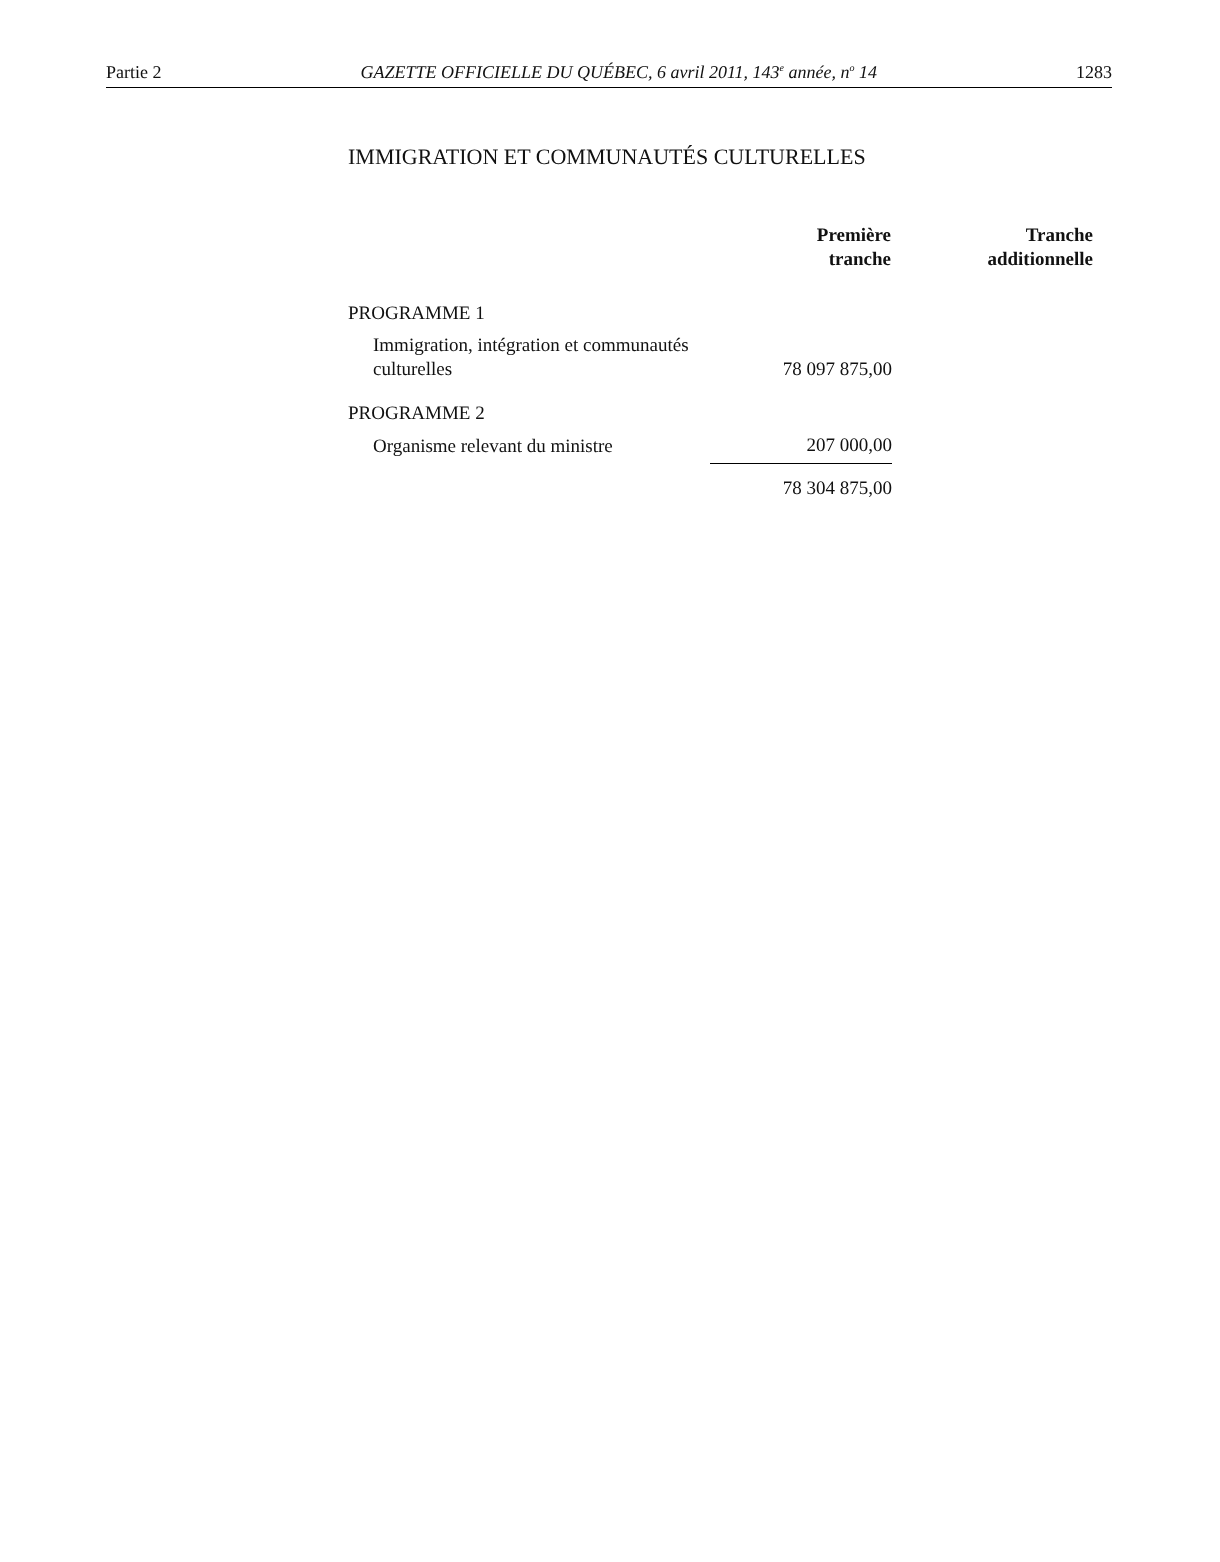Partie 2 GAZETTE OFFICIELLE DU QUÉBEC, 6 avril 2011, 143<sup>e</sup> année, n<sup>o</sup> 14 1283
IMMIGRATION ET COMMUNAUTÉS CULTURELLES
| | Première tranche | Tranche additionnelle |
| --- | --- | --- |
| PROGRAMME 1 | | |
| Immigration, intégration et communautés culturelles | 78 097 875,00 | |
| PROGRAMME 2 | | |
| Organisme relevant du ministre | 207 000,00 | |
| | 78 304 875,00 | |